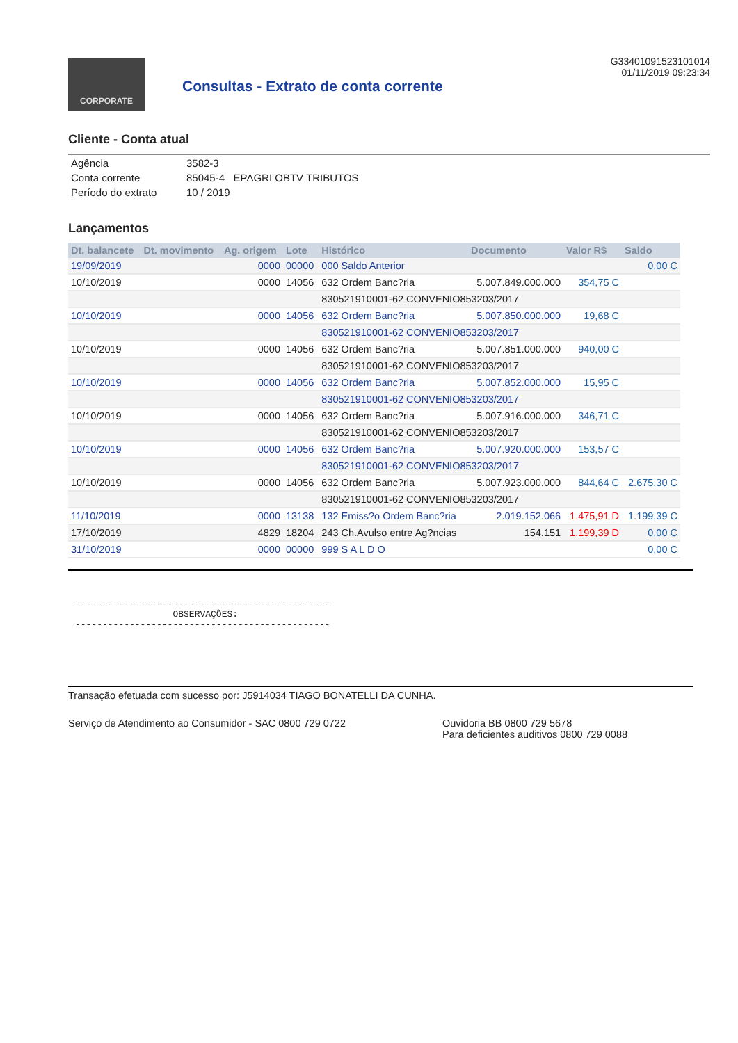CORPORATE
Consultas - Extrato de conta corrente
G33401091523101014
01/11/2019 09:23:34
Cliente - Conta atual
| Agência | 3582-3 |
| Conta corrente | 85045-4 EPAGRI OBTV TRIBUTOS |
| Período do extrato | 10 / 2019 |
Lançamentos
| Dt. balancete | Dt. movimento | Ag. origem | Lote | Histórico | Documento | Valor R$ | Saldo |
| --- | --- | --- | --- | --- | --- | --- | --- |
| 19/09/2019 | | 0000 | 00000 | 000 Saldo Anterior | | | 0,00 C |
| 10/10/2019 | | 0000 | 14056 | 632 Ordem Banc?ria | 5.007.849.000.000 | 354,75 C | |
| | | | | 830521910001-62 CONVENIO853203/2017 | | | |
| 10/10/2019 | | 0000 | 14056 | 632 Ordem Banc?ria | 5.007.850.000.000 | 19,68 C | |
| | | | | 830521910001-62 CONVENIO853203/2017 | | | |
| 10/10/2019 | | 0000 | 14056 | 632 Ordem Banc?ria | 5.007.851.000.000 | 940,00 C | |
| | | | | 830521910001-62 CONVENIO853203/2017 | | | |
| 10/10/2019 | | 0000 | 14056 | 632 Ordem Banc?ria | 5.007.852.000.000 | 15,95 C | |
| | | | | 830521910001-62 CONVENIO853203/2017 | | | |
| 10/10/2019 | | 0000 | 14056 | 632 Ordem Banc?ria | 5.007.916.000.000 | 346,71 C | |
| | | | | 830521910001-62 CONVENIO853203/2017 | | | |
| 10/10/2019 | | 0000 | 14056 | 632 Ordem Banc?ria | 5.007.920.000.000 | 153,57 C | |
| | | | | 830521910001-62 CONVENIO853203/2017 | | | |
| 10/10/2019 | | 0000 | 14056 | 632 Ordem Banc?ria | 5.007.923.000.000 | 844,64 C | 2.675,30 C |
| | | | | 830521910001-62 CONVENIO853203/2017 | | | |
| 11/10/2019 | | 0000 | 13138 | 132 Emiss?o Ordem Banc?ria | 2.019.152.066 | 1.475,91 D | 1.199,39 C |
| 17/10/2019 | | 4829 | 18204 | 243 Ch.Avulso entre Ag?ncias | 154.151 | 1.199,39 D | 0,00 C |
| 31/10/2019 | | 0000 | 00000 | 999 S A L D O | | | 0,00 C |
----------------------------------------------- OBSERVAÇÕES: -----------------------------------------------
Transação efetuada com sucesso por: J5914034 TIAGO BONATELLI DA CUNHA.
Serviço de Atendimento ao Consumidor - SAC 0800 729 0722 Ouvidoria BB 0800 729 5678
Para deficientes auditivos 0800 729 0088